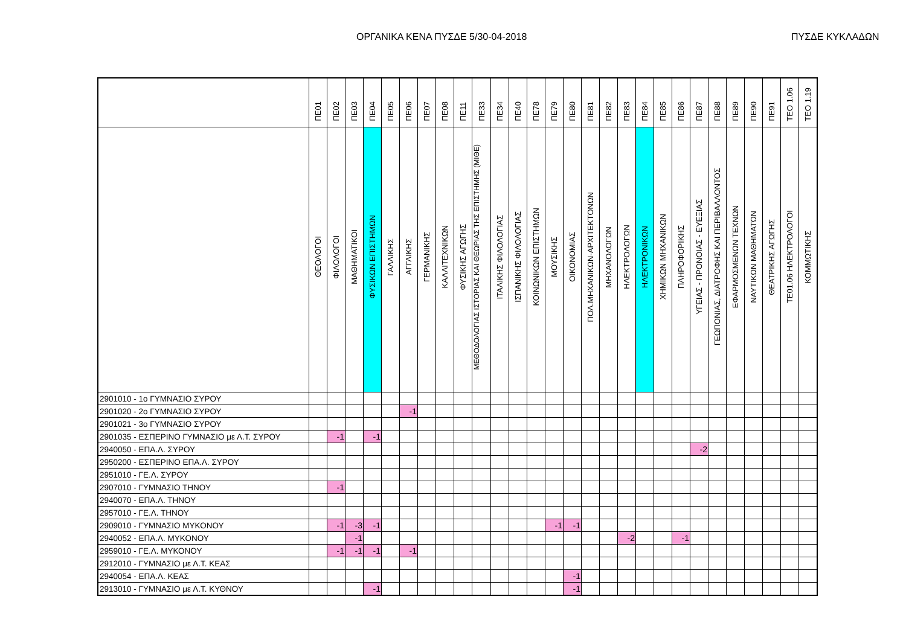ΟΡΓΑΝΙΚΑ ΚΕΝΑ ΠΥΣΔΕ 5/30-04-2018
ΠΥΣΔΕ ΚΥΚΛΑΔΩΝ
| | ΠΕ01 | ΠΕ02 | ΠΕ03 | ΠΕ04 | ΠΕ05 | ΠΕ06 | ΠΕ07 | ΠΕ08 | ΠΕ11 | ΠΕ33 | ΠΕ34 | ΠΕ40 | ΠΕ78 | ΠΕ79 | ΠΕ80 | ΠΕ81 | ΠΕ82 | ΠΕ83 | ΠΕ84 | ΠΕ85 | ΠΕ86 | ΠΕ87 | ΠΕ88 | ΠΕ89 | ΠΕ90 | ΠΕ91 | ΤΕΟ 1.06 | ΤΕΟ 1.19 |
| --- | --- | --- | --- | --- | --- | --- | --- | --- | --- | --- | --- | --- | --- | --- | --- | --- | --- | --- | --- | --- | --- | --- | --- | --- | --- | --- | --- | --- |
| | ΘΕΟΛΟΓΟΙ | ΦΙΛΟΛΟΓΟΙ | ΜΑΘΗΜΑΤΙΚΟΙ | ΦΥΣΙΚΩΝ ΕΠΙΣΤΗΜΩΝ | ΓΑΛΛΙΚΗΣ | ΑΓΓΛΙΚΗΣ | ΓΕΡΜΑΝΙΚΗΣ | ΚΑΛΛΙΤΕΧΝΙΚΩΝ | ΦΥΣΙΚΗΣ ΑΓΩΓΗΣ | ΜΕΘΟΔΟΛΟΓΙΑΣ ΙΣΤΟΡΙΑΣ ΚΑΙ ΘΕΩΡΙΑΣ ΤΗΣ ΕΠΙΣΤΗΜΗΣ (ΜΙΘΕ) | ΙΤΑΛΙΚΗΣ ΦΙΛΟΛΟΓΙΑΣ | ΙΣΠΑΝΙΚΗΣ ΦΙΛΟΛΟΓΙΑΣ | ΚΟΙΝΩΝΙΚΩΝ ΕΠΙΣΤΗΜΩΝ | ΜΟΥΣΙΚΗΣ | ΟΙΚΟΝΟΜΙΑΣ | ΠΟΛ.ΜΗΧΑΝΙΚΩΝ-ΑΡΧΙΤΕΚΤΟΝΩΝ | ΜΗΧΑΝΟΛΟΓΩΝ | ΗΛΕΚΤΡΟΛΟΓΩΝ | ΗΛΕΚΤΡΟΝΙΚΩΝ | ΧΗΜΙΚΩΝ ΜΗΧΑΝΙΚΩΝ | ΠΛΗΡΟΦΟΡΙΚΗΣ | ΥΓΕΙΑΣ - ΠΡΟΝΟΙΑΣ - ΕΥΕΞΙΑΣ | ΓΕΩΠΟΝΙΑΣ, ΔΙΑΤΡΟΦΗΣ ΚΑΙ ΠΕΡΙΒΑΛΛΟΝΤΟΣ | ΕΦΑΡΜΟΣΜΕΝΩΝ ΤΕΧΝΩΝ | ΝΑΥΤΙΚΩΝ ΜΑΘΗΜΑΤΩΝ | ΘΕΑΤΡΙΚΗΣ ΑΓΩΓΗΣ | ΤΕ01.06 ΗΛΕΚΤΡΟΛΟΓΟΙ | ΚΟΜΜΩΤΙΚΗΣ |
| 2901010 - 1ο ΓΥΜΝΑΣΙΟ ΣΥΡΟΥ | | | | | | | | | | | | | | | | | | | | | | | | | | | | |
| 2901020 - 2ο ΓΥΜΝΑΣΙΟ ΣΥΡΟΥ | | | | | | -1 | | | | | | | | | | | | | | | | | | | | | | |
| 2901021 - 3ο ΓΥΜΝΑΣΙΟ ΣΥΡΟΥ | | | | | | | | | | | | | | | | | | | | | | | | | | | | |
| 2901035 - ΕΣΠΕΡΙΝΟ ΓΥΜΝΑΣΙΟ με Λ.Τ. ΣΥΡΟΥ | | -1 | | -1 | | | | | | | | | | | | | | | | | | | | | | | | |
| 2940050 - ΕΠΑ.Λ. ΣΥΡΟΥ | | | | | | | | | | | | | | | | | | | | | | -2 | | | | | | |
| 2950200 - ΕΣΠΕΡΙΝΟ ΕΠΑ.Λ. ΣΥΡΟΥ | | | | | | | | | | | | | | | | | | | | | | | | | | | | |
| 2951010 - ΓΕ.Λ. ΣΥΡΟΥ | | | | | | | | | | | | | | | | | | | | | | | | | | | | |
| 2907010 - ΓΥΜΝΑΣΙΟ ΤΗΝΟΥ | | -1 | | | | | | | | | | | | | | | | | | | | | | | | | | |
| 2940070 - ΕΠΑ.Λ. ΤΗΝΟΥ | | | | | | | | | | | | | | | | | | | | | | | | | | | | |
| 2957010 - ΓΕ.Λ. ΤΗΝΟΥ | | | | | | | | | | | | | | | | | | | | | | | | | | | | |
| 2909010 - ΓΥΜΝΑΣΙΟ ΜΥΚΟΝΟΥ | | -1 | -3 | -1 | | | | | | | | | | -1 | -1 | | | | | | | | | | | | | |
| 2940052 - ΕΠΑ.Λ. ΜΥΚΟΝΟΥ | | | -1 | | | | | | | | | | | | | | | -2 | | | -1 | | | | | | | |
| 2959010 - ΓΕ.Λ. ΜΥΚΟΝΟΥ | | -1 | -1 | -1 | | -1 | | | | | | | | | | | | | | | | | | | | | | |
| 2912010 - ΓΥΜΝΑΣΙΟ με Λ.Τ. ΚΕΑΣ | | | | | | | | | | | | | | | | | | | | | | | | | | | | |
| 2940054 - ΕΠΑ.Λ. ΚΕΑΣ | | | | | | | | | | | | | | | -1 | | | | | | | | | | | | | |
| 2913010 - ΓΥΜΝΑΣΙΟ με Λ.Τ. ΚΥΘΝΟΥ | | | | -1 | | | | | | | | | | | -1 | | | | | | | | | | | | | |